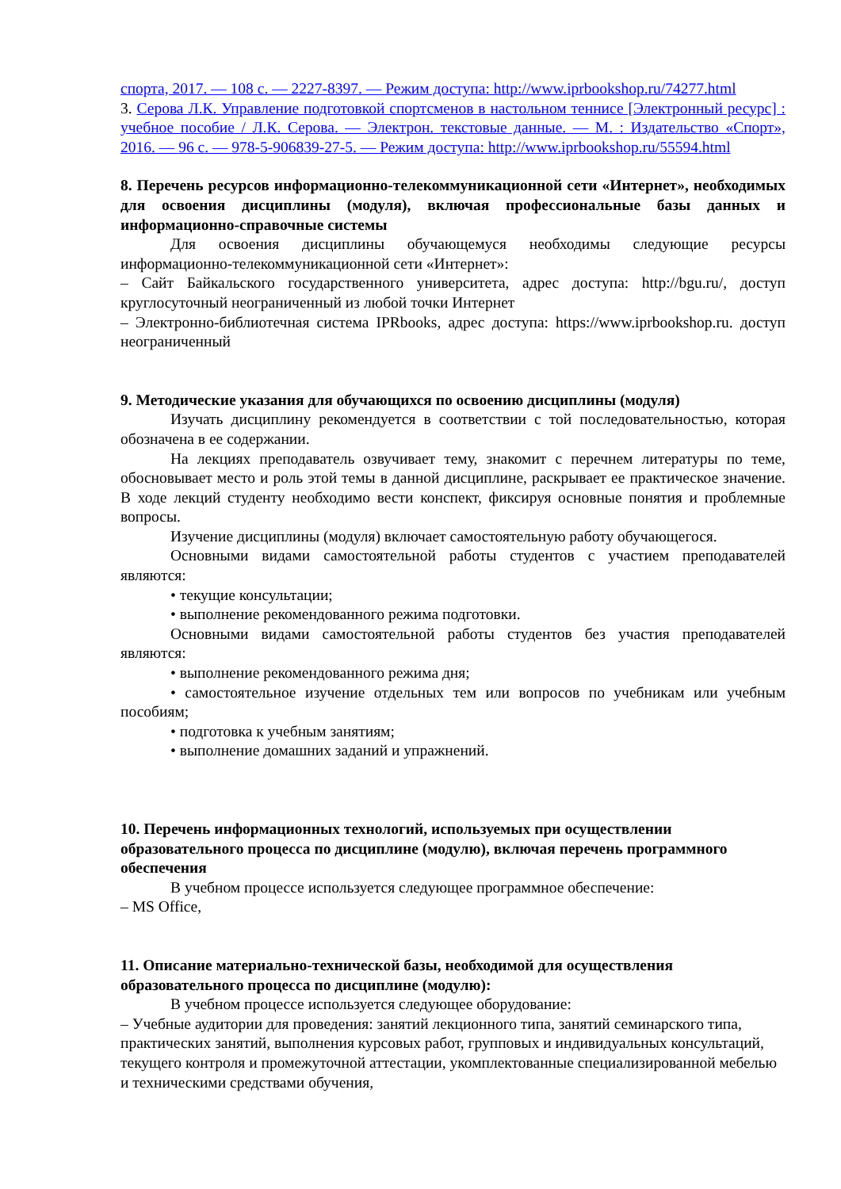спорта, 2017. — 108 с. — 2227-8397. — Режим доступа: http://www.iprbookshop.ru/74277.html
3. Серова Л.К. Управление подготовкой спортсменов в настольном теннисе [Электронный ресурс] : учебное пособие / Л.К. Серова. — Электрон. текстовые данные. — М. : Издательство «Спорт», 2016. — 96 с. — 978-5-906839-27-5. — Режим доступа: http://www.iprbookshop.ru/55594.html
8. Перечень ресурсов информационно-телекоммуникационной сети «Интернет», необходимых для освоения дисциплины (модуля), включая профессиональные базы данных и информационно-справочные системы
Для освоения дисциплины обучающемуся необходимы следующие ресурсы информационно-телекоммуникационной сети «Интернет»:
– Сайт Байкальского государственного университета, адрес доступа: http://bgu.ru/, доступ круглосуточный неограниченный из любой точки Интернет
– Электронно-библиотечная система IPRbooks, адрес доступа: https://www.iprbookshop.ru. доступ неограниченный
9. Методические указания для обучающихся по освоению дисциплины (модуля)
Изучать дисциплину рекомендуется в соответствии с той последовательностью, которая обозначена в ее содержании.
На лекциях преподаватель озвучивает тему, знакомит с перечнем литературы по теме, обосновывает место и роль этой темы в данной дисциплине, раскрывает ее практическое значение. В ходе лекций студенту необходимо вести конспект, фиксируя основные понятия и проблемные вопросы.
Изучение дисциплины (модуля) включает самостоятельную работу обучающегося.
Основными видами самостоятельной работы студентов с участием преподавателей являются:
• текущие консультации;
• выполнение рекомендованного режима подготовки.
Основными видами самостоятельной работы студентов без участия преподавателей являются:
• выполнение рекомендованного режима дня;
• самостоятельное изучение отдельных тем или вопросов по учебникам или учебным пособиям;
• подготовка к учебным занятиям;
• выполнение домашних заданий и упражнений.
10. Перечень информационных технологий, используемых при осуществлении образовательного процесса по дисциплине (модулю), включая перечень программного обеспечения
В учебном процессе используется следующее программное обеспечение:
– MS Office,
11. Описание материально-технической базы, необходимой для осуществления образовательного процесса по дисциплине (модулю):
В учебном процессе используется следующее оборудование:
– Учебные аудитории для проведения: занятий лекционного типа, занятий семинарского типа, практических занятий, выполнения курсовых работ, групповых и индивидуальных консультаций, текущего контроля и промежуточной аттестации, укомплектованные специализированной мебелью и техническими средствами обучения,